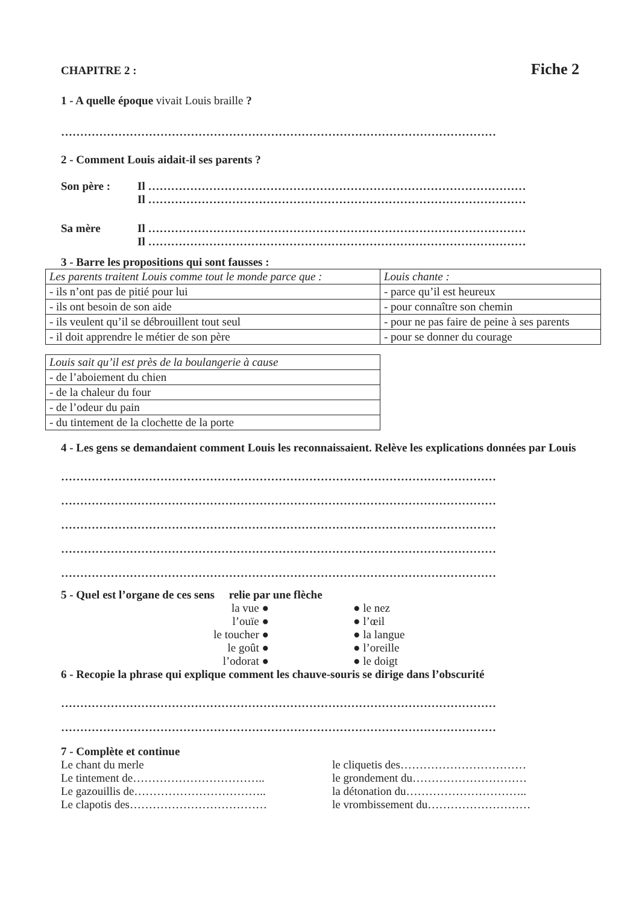CHAPITRE 2 : Fiche 2
1 - A quelle époque vivait Louis braille ?
……………………………………………………………………………………………………
2 - Comment Louis aidait-il ses parents ?
Son père : Il ………………………………………………………………………………………
Il ………………………………………………………………………………………
Sa mère Il ………………………………………………………………………………………
Il ………………………………………………………………………………………
3 - Barre les propositions qui sont fausses :
| Les parents traitent Louis comme tout le monde parce que : | Louis chante : |
| - ils n’ont pas de pitié pour lui | - parce qu’il est heureux |
| - ils ont besoin de son aide | - pour connaître son chemin |
| - ils veulent qu’il se débrouillent tout seul | - pour ne pas faire de peine à ses parents |
| - il doit apprendre le métier de son père | - pour se donner du courage |
| Louis sait qu’il est près de la boulangerie à cause |
| - de l’aboiement du chien |
| - de la chaleur du four |
| - de l’odeur du pain |
| - du tintement de la clochette de la porte |
4 - Les gens se demandaient comment Louis les reconnaissaient. Relève les explications données par Louis
……………………………………………………………………………………………………
……………………………………………………………………………………………………
……………………………………………………………………………………………………
……………………………………………………………………………………………………
……………………………………………………………………………………………………
5 - Quel est l’organe de ces sens relie par une flèche
la vue ●
l’ouïe ●
le toucher ●
le goût ●
l’odorat ●
● le nez
● l’œil
● la langue
● l’oreille
● le doigt
6 - Recopie la phrase qui explique comment les chauve-souris se dirige dans l’obscurité
……………………………………………………………………………………………………
……………………………………………………………………………………………………
7 - Complète et continue
Le chant du merle
Le tintement de……………………………..
Le gazouillis de……………………………..
Le clapotis des………………………………
le cliquetis des……………………………
le grondement du…………………………
la détonation du…………………………..
le vrombissement du………………………